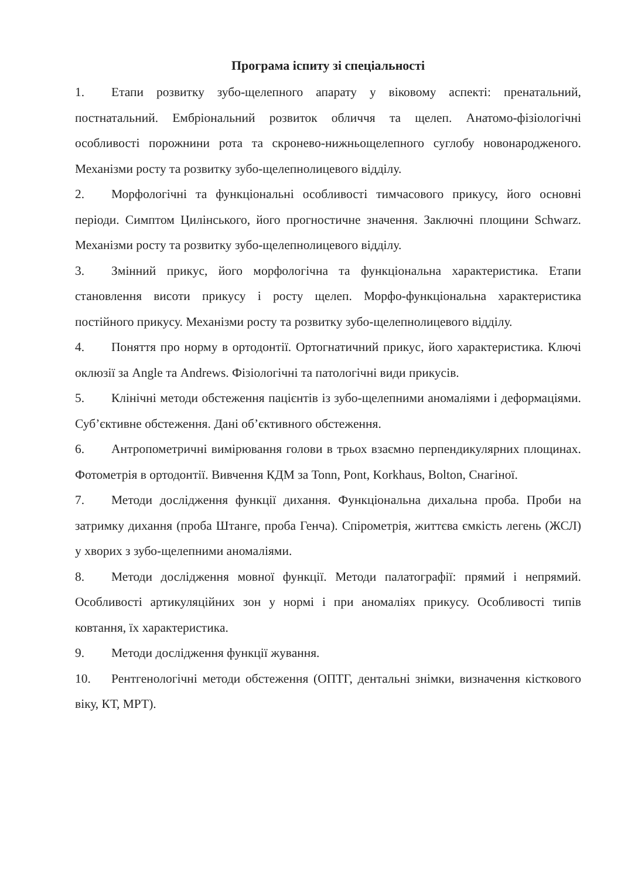Програма іспиту зі спеціальності
1. Етапи розвитку зубо-щелепного апарату у віковому аспекті: пренатальний, постнатальний. Ембріональний розвиток обличчя та щелеп. Анатомо-фізіологічні особливості порожнини рота та скронево-нижньощелепного суглобу новонародженого. Механізми росту та розвитку зубо-щелепнолицевого відділу.
2. Морфологічні та функціональні особливості тимчасового прикусу, його основні періоди. Симптом Цилінського, його прогностичне значення. Заключні площини Schwarz. Механізми росту та розвитку зубо-щелепнолицевого відділу.
3. Змінний прикус, його морфологічна та функціональна характеристика. Етапи становлення висоти прикусу і росту щелеп. Морфо-функціональна характеристика постійного прикусу. Механізми росту та розвитку зубо-щелепнолицевого відділу.
4. Поняття про норму в ортодонтії. Ортогнатичний прикус, його характеристика. Ключі оклюзії за Angle та Andrews. Фізіологічні та патологічні види прикусів.
5. Клінічні методи обстеження пацієнтів із зубо-щелепними аномаліями і деформаціями. Суб’єктивне обстеження. Дані об’єктивного обстеження.
6. Антропометричні вимірювання голови в трьох взаємно перпендикулярних площинах. Фотометрія в ортодонтії. Вивчення КДМ за Tonn, Pont, Korkhaus, Bolton, Снагіної.
7. Методи дослідження функції дихання. Функціональна дихальна проба. Проби на затримку дихання (проба Штанге, проба Генча). Спірометрія, життєва ємкість легень (ЖСЛ) у хворих з зубо-щелепними аномаліями.
8. Методи дослідження мовної функції. Методи палатографії: прямий і непрямий. Особливості артикуляційних зон у нормі і при аномаліях прикусу. Особливості типів ковтання, їх характеристика.
9. Методи дослідження функції жування.
10. Рентгенологічні методи обстеження (ОПТГ, дентальні знімки, визначення кісткового віку, КТ, МРТ).